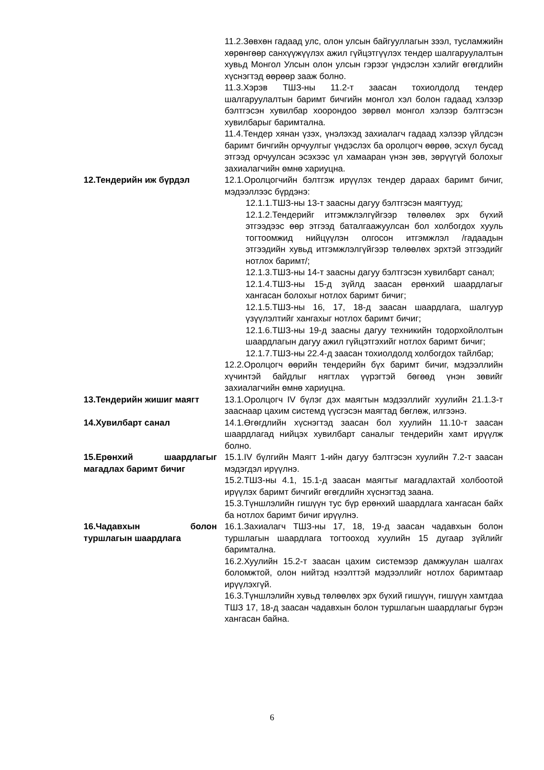11.2.Зөвхөн гадаад улс, олон улсын байгууллагын зээл, тусламжийн хөрөнгөөр санхүүжүүлэх ажил гүйцэтгүүлэх тендер шалгаруулалтын хувьд Монгол Улсын олон улсын гэрээг үндэслэн хэлийг өгөгдлийн хүснэгтэд өөрөөр зааж болно.
11.3.Хэрэв ТШЗ-ны 11.2-т заасан тохиолдолд тендер шалгаруулалтын баримт бичгийн монгол хэл болон гадаад хэлээр бэлтгэсэн хувилбар хоорондоо зөрвөл монгол хэлээр бэлтгэсэн хувилбарыг баримтална.
11.4.Тендер хянан үзэх, үнэлэхэд захиалагч гадаад хэлээр үйлдсэн баримт бичгийн орчуулгыг үндэслэх ба оролцогч өөрөө, эсхүл бусад этгээд орчуулсан эсэхээс үл хамааран үнэн зөв, зөрүүгүй болохыг захиалагчийн өмнө хариуцна.
12.Тендерийн иж бүрдэл 12.1.Оролцогчийн бэлтгэж ирүүлэх тендер дараах баримт бичиг, мэдээллээс бүрдэнэ:
12.1.1.ТШЗ-ны 13-т заасны дагуу бэлтгэсэн маягтууд;
12.1.2.Тендерийг итгэмжлэлгүйгээр төлөөлөх эрх бүхий этгээдээс өөр этгээд баталгаажуулсан бол холбогдох хууль тогтоомжид нийцүүлэн олгосон итгэмжлэл /гадаадын этгээдийн хувьд итгэмжлэлгүйгээр төлөөлөх эрхтэй этгээдийг нотлох баримт/;
12.1.3.ТШЗ-ны 14-т заасны дагуу бэлтгэсэн хувилбарт санал;
12.1.4.ТШЗ-ны 15-д зүйлд заасан ерөнхий шаардлагыг хангасан болохыг нотлох баримт бичиг;
12.1.5.ТШЗ-ны 16, 17, 18-д заасан шаардлага, шалгуур үзүүлэлтийг хангахыг нотлох баримт бичиг;
12.1.6.ТШЗ-ны 19-д заасны дагуу техникийн тодорхойлолтын шаардлагын дагуу ажил гүйцэтгэхийг нотлох баримт бичиг;
12.1.7.ТШЗ-ны 22.4-д заасан тохиолдолд холбогдох тайлбар;
12.2.Оролцогч өөрийн тендерийн бүх баримт бичиг, мэдээллийн хүчинтэй байдлыг нягтлах үүрэгтэй бөгөөд үнэн зөвийг захиалагчийн өмнө хариуцна.
13.Тендерийн жишиг маягт 13.1.Оролцогч IV бүлэг дэх маягтын мэдээллийг хуулийн 21.1.3-т зааснаар цахим системд үүсгэсэн маягтад бөглөж, илгээнэ.
14.Хувилбарт санал 14.1.Өгөгдлийн хүснэгтэд заасан бол хуулийн 11.10-т заасан шаардлагад нийцэх хувилбарт саналыг тендерийн хамт ирүүлж болно.
15.Ерөнхий шаардлагыг магадлах баримт бичиг
15.1.IV бүлгийн Маягт 1-ийн дагуу бэлтгэсэн хуулийн 7.2-т заасан мэдэгдэл ирүүлнэ.
15.2.ТШЗ-ны 4.1, 15.1-д заасан маягтыг магадлахтай холбоотой ирүүлэх баримт бичгийг өгөгдлийн хүснэгтэд заана.
15.3.Түншлэлийн гишүүн тус бүр ерөнхий шаардлага хангасан байх ба нотлох баримт бичиг ирүүлнэ.
16.Чадавхын болон туршлагын шаардлага
16.1.Захиалагч ТШЗ-ны 17, 18, 19-д заасан чадавхын болон туршлагын шаардлага тогтооход хуулийн 15 дугаар зүйлийг баримтална.
16.2.Хуулийн 15.2-т заасан цахим системээр дамжуулан шалгах боломжтой, олон нийтэд нээлттэй мэдээллийг нотлох баримтаар ирүүлэхгүй.
16.3.Түншлэлийн хувьд төлөөлөх эрх бүхий гишүүн, гишүүн хамтдаа ТШЗ 17, 18-д заасан чадавхын болон туршлагын шаардлагыг бүрэн хангасан байна.
6